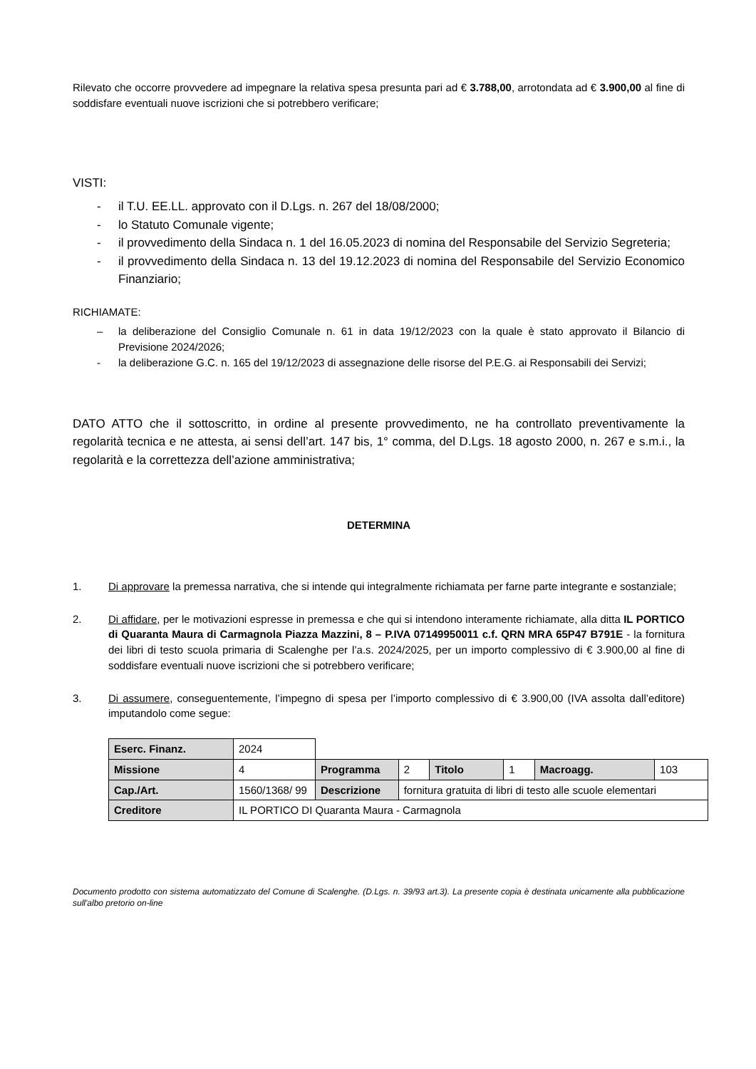Rilevato che occorre provvedere ad impegnare la relativa spesa presunta pari ad € 3.788,00, arrotondata ad € 3.900,00 al fine di soddisfare eventuali nuove iscrizioni che si potrebbero verificare;
VISTI:
- il T.U. EE.LL. approvato con il D.Lgs. n. 267 del 18/08/2000;
- lo Statuto Comunale vigente;
- il provvedimento della Sindaca n. 1 del 16.05.2023 di nomina del Responsabile del Servizio Segreteria;
- il provvedimento della Sindaca n. 13 del 19.12.2023 di nomina del Responsabile del Servizio Economico Finanziario;
RICHIAMATE:
– la deliberazione del Consiglio Comunale n. 61 in data 19/12/2023 con la quale è stato approvato il Bilancio di Previsione 2024/2026;
- la deliberazione G.C. n. 165 del 19/12/2023 di assegnazione delle risorse del P.E.G. ai Responsabili dei Servizi;
DATO ATTO che il sottoscritto, in ordine al presente provvedimento, ne ha controllato preventivamente la regolarità tecnica e ne attesta, ai sensi dell’art. 147 bis, 1° comma, del D.Lgs. 18 agosto 2000, n. 267 e s.m.i., la regolarità e la correttezza dell’azione amministrativa;
DETERMINA
1. Di approvare la premessa narrativa, che si intende qui integralmente richiamata per farne parte integrante e sostanziale;
2. Di affidare, per le motivazioni espresse in premessa e che qui si intendono interamente richiamate, alla ditta IL PORTICO di Quaranta Maura di Carmagnola Piazza Mazzini, 8 – P.IVA 07149950011 c.f. QRN MRA 65P47 B791E - la fornitura dei libri di testo scuola primaria di Scalenghe per l’a.s. 2024/2025, per un importo complessivo di € 3.900,00 al fine di soddisfare eventuali nuove iscrizioni che si potrebbero verificare;
3. Di assumere, conseguentemente, l’impegno di spesa per l’importo complessivo di € 3.900,00 (IVA assolta dall’editore) imputandolo come segue:
| Eserc. Finanz. | 2024 | | | | | | | |
| Missione | 4 | Programma | | 2 | Titolo | 1 | Macroagg. | 103 |
| Cap./Art. | 1560/1368/ 99 | Descrizione | fornitura gratuita di libri di testo alle scuole elementari | | | | | |
| Creditore | IL PORTICO DI Quaranta Maura - Carmagnola | | | | | | | |
Documento prodotto con sistema automatizzato del Comune di Scalenghe. (D.Lgs. n. 39/93 art.3). La presente copia è destinata unicamente alla pubblicazione sull'albo pretorio on-line